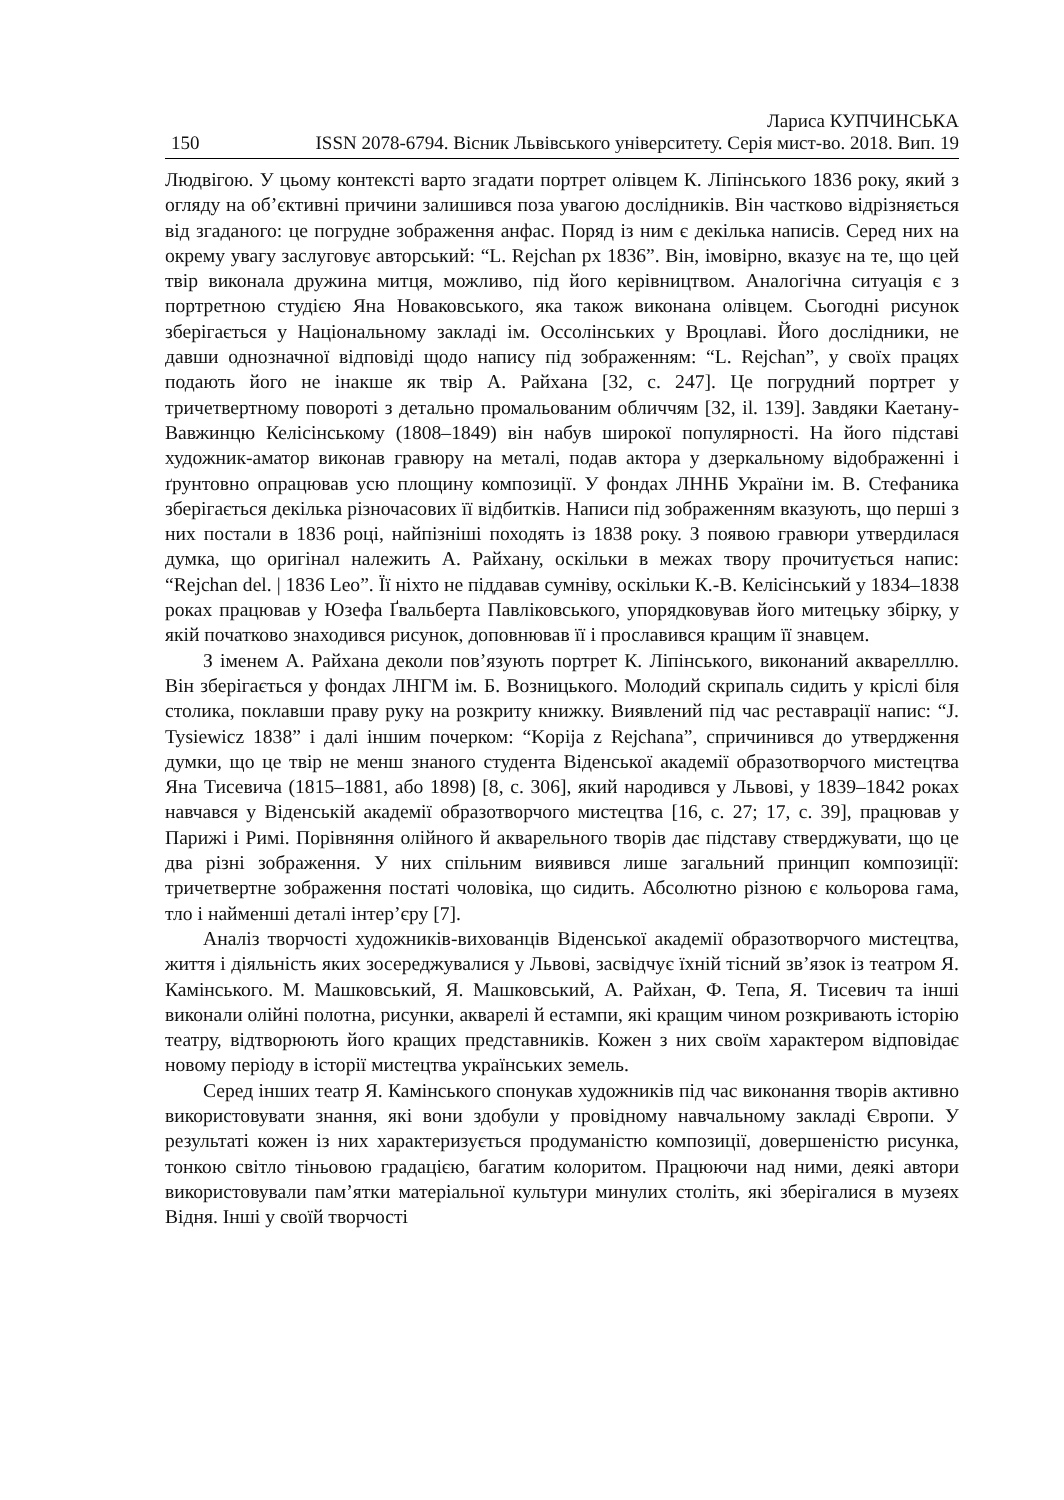Лариса КУПЧИНСЬКА
150 ISSN 2078-6794. Вісник Львівського університету. Серія мист-во. 2018. Вип. 19
Людвігою. У цьому контексті варто згадати портрет олівцем К. Ліпінського 1836 року, який з огляду на об’єктивні причини залишився поза увагою дослідників. Він частково відрізняється від згаданого: це погрудне зображення анфас. Поряд із ним є декілька написів. Серед них на окрему увагу заслуговує авторський: “L. Rejchan px 1836”. Він, імовірно, вказує на те, що цей твір виконала дружина митця, можливо, під його керівництвом. Аналогічна ситуація є з портретною студією Яна Новаковського, яка також виконана олівцем. Сьогодні рисунок зберігається у Національному закладі ім. Оссолінських у Вроцлаві. Його дослідники, не давши однозначної відповіді щодо напису під зображенням: “L. Rejchan”, у своїх працях подають його не інакше як твір А. Райхана [32, с. 247]. Це погрудний портрет у тричетвертному повороті з детально промальованим обличчям [32, il. 139]. Завдяки Каетану-Вавжинцю Келісінському (1808–1849) він набув широкої популярності. На його підставі художник-аматор виконав гравюру на металі, подав актора у дзеркальному відображенні і ґрунтовно опрацював усю площину композиції. У фондах ЛННБ України ім. В. Стефаника зберігається декілька різночасових її відбитків. Написи під зображенням вказують, що перші з них постали в 1836 році, найпізніші походять із 1838 року. З появою гравюри утвердилася думка, що оригінал належить А. Райхану, оскільки в межах твору прочитується напис: “Rejchan del. | 1836 Leo”. Її ніхто не піддавав сумніву, оскільки К.-В. Келісінський у 1834–1838 роках працював у Юзефа Ґвальберта Павліковського, упорядковував його митецьку збірку, у якій початково знаходився рисунок, доповнював її і прославився кращим її знавцем.
З іменем А. Райхана деколи пов’язують портрет К. Ліпінського, виконаний акварелллю. Він зберігається у фондах ЛНГМ ім. Б. Возницького. Молодий скрипаль сидить у кріслі біля столика, поклавши праву руку на розкриту книжку. Виявлений під час реставрації напис: “J. Tysiewicz 1838” і далі іншим почерком: “Kopija z Rejchana”, спричинився до утвердження думки, що це твір не менш знаного студента Віденської академії образотворчого мистецтва Яна Тисевича (1815–1881, або 1898) [8, с. 306], який народився у Львові, у 1839–1842 роках навчався у Віденській академії образотворчого мистецтва [16, с. 27; 17, с. 39], працював у Парижі і Римі. Порівняння олійного й акварельного творів дає підставу стверджувати, що це два різні зображення. У них спільним виявився лише загальний принцип композиції: тричетвертне зображення постаті чоловіка, що сидить. Абсолютно різною є кольорова гама, тло і найменші деталі інтер’єру [7].
Аналіз творчості художників-вихованців Віденської академії образотворчого мистецтва, життя і діяльність яких зосереджувалися у Львові, засвідчує їхній тісний зв’язок із театром Я. Камінського. М. Машковський, Я. Машковський, А. Райхан, Ф. Тепа, Я. Тисевич та інші виконали олійні полотна, рисунки, акварелі й естампи, які кращим чином розкривають історію театру, відтворюють його кращих представників. Кожен з них своїм характером відповідає новому періоду в історії мистецтва українських земель.
Серед інших театр Я. Камінського спонукав художників під час виконання творів активно використовувати знання, які вони здобули у провідному навчальному закладі Європи. У результаті кожен із них характеризується продуманістю композиції, довершеністю рисунка, тонкою світло тіньовою градацією, багатим колоритом. Працюючи над ними, деякі автори використовували пам’ятки матеріальної культури минулих століть, які зберігалися в музеях Відня. Інші у своїй творчості